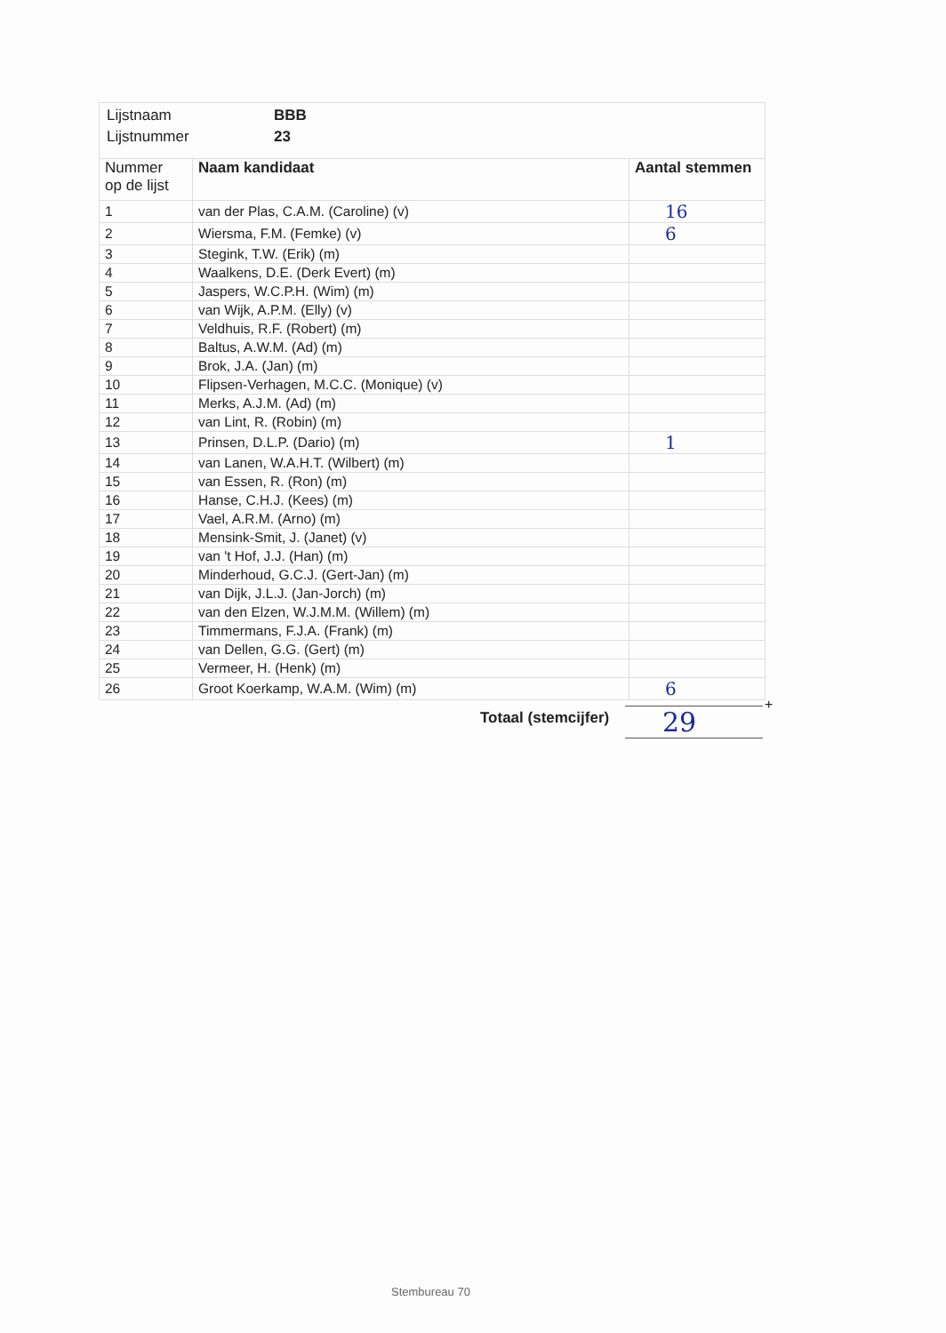Lijstnaam BBB
Lijstnummer 23
| Nummer op de lijst | Naam kandidaat | Aantal stemmen |
| --- | --- | --- |
| 1 | van der Plas, C.A.M. (Caroline) (v) | 16 |
| 2 | Wiersma, F.M. (Femke) (v) | 6 |
| 3 | Stegink, T.W. (Erik) (m) | |
| 4 | Waalkens, D.E. (Derk Evert) (m) | |
| 5 | Jaspers, W.C.P.H. (Wim) (m) | |
| 6 | van Wijk, A.P.M. (Elly) (v) | |
| 7 | Veldhuis, R.F. (Robert) (m) | |
| 8 | Baltus, A.W.M. (Ad) (m) | |
| 9 | Brok, J.A. (Jan) (m) | |
| 10 | Flipsen-Verhagen, M.C.C. (Monique) (v) | |
| 11 | Merks, A.J.M. (Ad) (m) | |
| 12 | van Lint, R. (Robin) (m) | |
| 13 | Prinsen, D.L.P. (Dario) (m) | 1 |
| 14 | van Lanen, W.A.H.T. (Wilbert) (m) | |
| 15 | van Essen, R. (Ron) (m) | |
| 16 | Hanse, C.H.J. (Kees) (m) | |
| 17 | Vael, A.R.M. (Arno) (m) | |
| 18 | Mensink-Smit, J. (Janet) (v) | |
| 19 | van 't Hof, J.J. (Han) (m) | |
| 20 | Minderhoud, G.C.J. (Gert-Jan) (m) | |
| 21 | van Dijk, J.L.J. (Jan-Jorch) (m) | |
| 22 | van den Elzen, W.J.M.M. (Willem) (m) | |
| 23 | Timmermans, F.J.A. (Frank) (m) | |
| 24 | van Dellen, G.G. (Gert) (m) | |
| 25 | Vermeer, H. (Henk) (m) | |
| 26 | Groot Koerkamp, W.A.M. (Wim) (m) | 6 |
+
Totaal (stemcijfer) 29
Stembureau 70